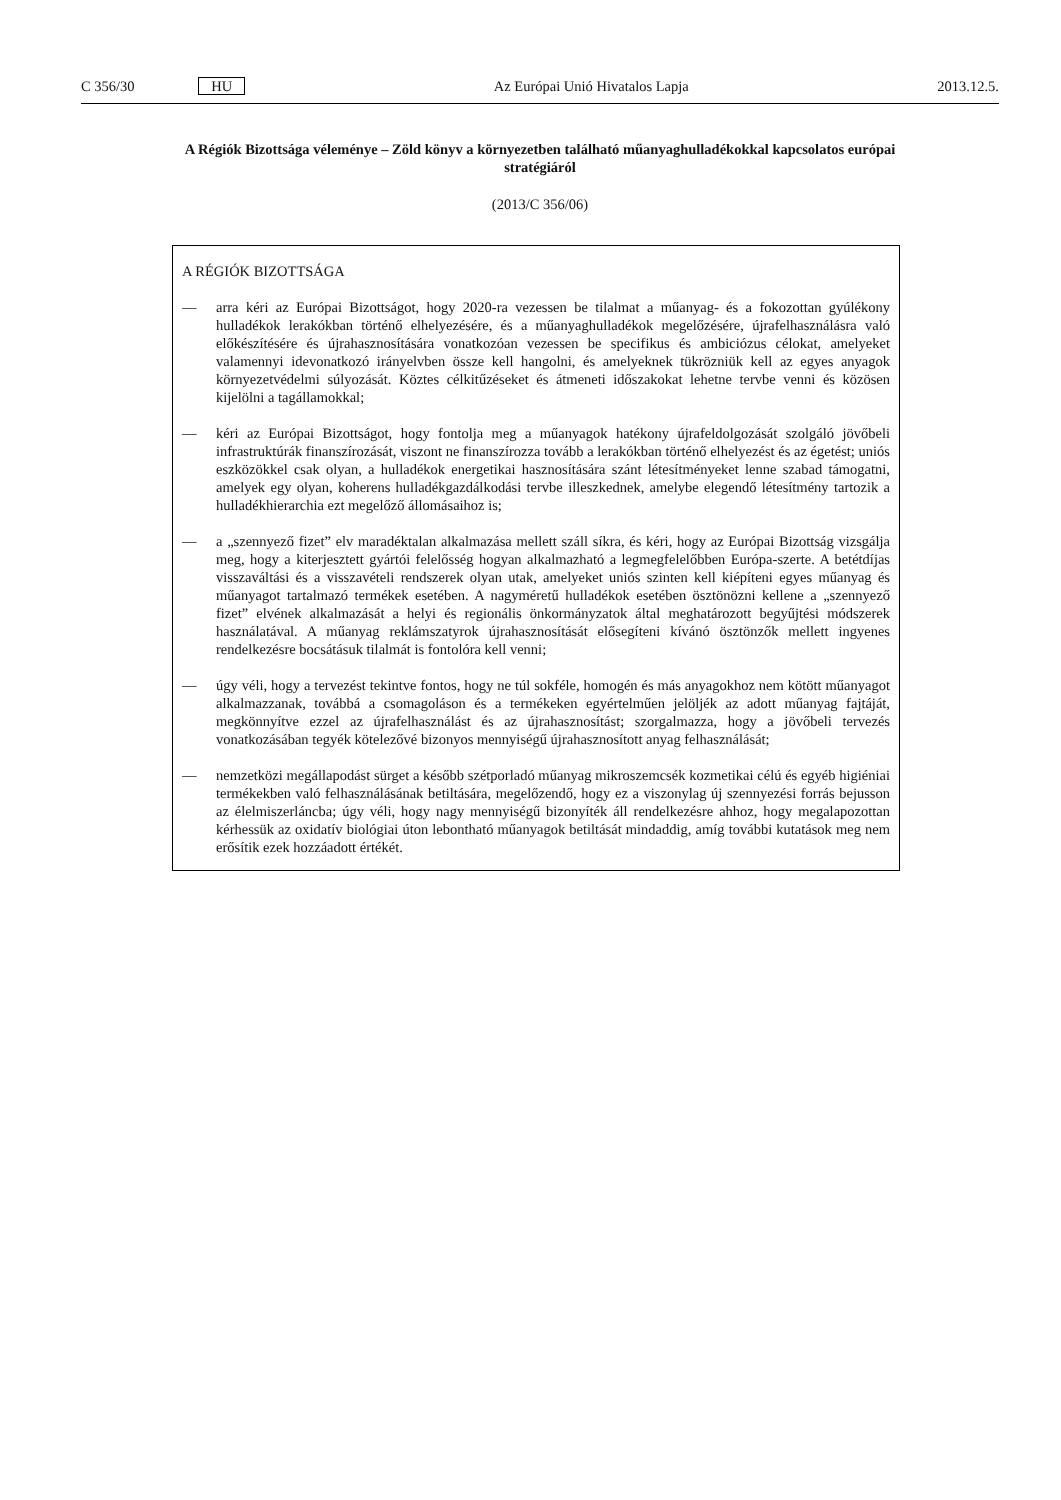C 356/30 HU Az Európai Unió Hivatalos Lapja 2013.12.5.
A Régiók Bizottsága véleménye – Zöld könyv a környezetben található műanyaghulladékokkal kapcsolatos európai stratégiáról
(2013/C 356/06)
A RÉGIÓK BIZOTTSÁGA
— arra kéri az Európai Bizottságot, hogy 2020-ra vezessen be tilalmat a műanyag- és a fokozottan gyúlékony hulladékok lerakókban történő elhelyezésére, és a műanyaghulladékok megelőzésére, újrafelhasználásra való előkészítésére és újrahasznosítására vonatkozóan vezessen be specifikus és ambiciózus célokat, amelyeket valamennyi idevonatkozó irányelvben össze kell hangolni, és amelyeknek tükrözniük kell az egyes anyagok környezetvédelmi súlyozását. Köztes célkitűzéseket és átmeneti időszakokat lehetne tervbe venni és közösen kijelölni a tagállamokkal;
— kéri az Európai Bizottságot, hogy fontolja meg a műanyagok hatékony újrafeldolgozását szolgáló jövőbeli infrastruktúrák finanszírozását, viszont ne finanszírozza tovább a lerakókban történő elhelyezést és az égetést; uniós eszközökkel csak olyan, a hulladékok energetikai hasznosítására szánt létesítményeket lenne szabad támogatni, amelyek egy olyan, koherens hulladékgazdálkodási tervbe illeszkednek, amelybe elegendő létesítmény tartozik a hulladékhierarchia ezt megelőző állomásaihoz is;
— a „szennyező fizet” elv maradéktalan alkalmazása mellett száll síkra, és kéri, hogy az Európai Bizottság vizsgálja meg, hogy a kiterjesztett gyártói felelősség hogyan alkalmazható a legmegfelelőbben Európa-szerte. A betétdíjas visszaváltási és a visszavételi rendszerek olyan utak, amelyeket uniós szinten kell kiépíteni egyes műanyag és műanyagot tartalmazó termékek esetében. A nagyméretű hulladékok esetében ösztönözni kellene a „szennyező fizet” elvének alkalmazását a helyi és regionális önkormányzatok által meghatározott begyűjtési módszerek használatával. A műanyag reklámszatyrok újrahasznosítását elősegíteni kívánó ösztönzők mellett ingyenes rendelkezésre bocsátásuk tilalmát is fontolóra kell venni;
— úgy véli, hogy a tervezést tekintve fontos, hogy ne túl sokféle, homogén és más anyagokhoz nem kötött műanyagot alkalmazzanak, továbbá a csomagoláson és a termékeken egyértelműen jelöljék az adott műanyag fajtáját, megkönnyítve ezzel az újrafelhasználást és az újrahasznosítást; szorgalmazza, hogy a jövőbeli tervezés vonatkozásában tegyék kötelezővé bizonyos mennyiségű újrahasznosított anyag felhasználását;
— nemzetközi megállapodást sürget a később szétporladó műanyag mikroszemcsék kozmetikai célú és egyéb higiéniai termékekben való felhasználásának betiltására, megelőzendő, hogy ez a viszonylag új szennyezési forrás bejusson az élelmiszerláncba; úgy véli, hogy nagy mennyiségű bizonyíték áll rendelkezésre ahhoz, hogy megalapozottan kérhessük az oxidatív biológiai úton lebontható műanyagok betiltását mindaddig, amíg további kutatások meg nem erősítik ezek hozzáadott értékét.